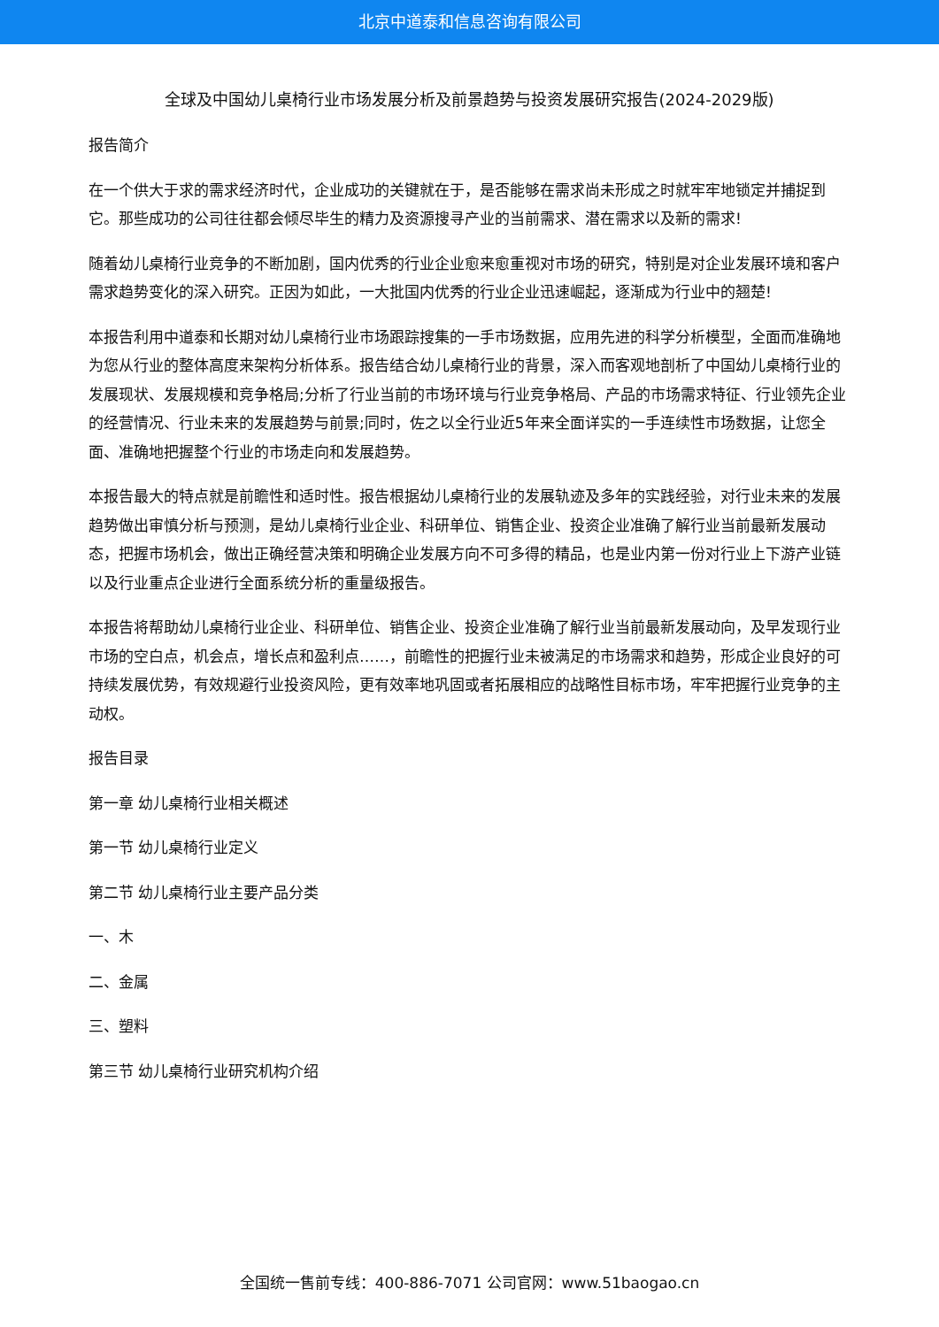北京中道泰和信息咨询有限公司
全球及中国幼儿桌椅行业市场发展分析及前景趋势与投资发展研究报告(2024-2029版)
报告简介
在一个供大于求的需求经济时代，企业成功的关键就在于，是否能够在需求尚未形成之时就牢牢地锁定并捕捉到它。那些成功的公司往往都会倾尽毕生的精力及资源搜寻产业的当前需求、潜在需求以及新的需求!
随着幼儿桌椅行业竞争的不断加剧，国内优秀的行业企业愈来愈重视对市场的研究，特别是对企业发展环境和客户需求趋势变化的深入研究。正因为如此，一大批国内优秀的行业企业迅速崛起，逐渐成为行业中的翘楚!
本报告利用中道泰和长期对幼儿桌椅行业市场跟踪搜集的一手市场数据，应用先进的科学分析模型，全面而准确地为您从行业的整体高度来架构分析体系。报告结合幼儿桌椅行业的背景，深入而客观地剖析了中国幼儿桌椅行业的发展现状、发展规模和竞争格局;分析了行业当前的市场环境与行业竞争格局、产品的市场需求特征、行业领先企业的经营情况、行业未来的发展趋势与前景;同时，佐之以全行业近5年来全面详实的一手连续性市场数据，让您全面、准确地把握整个行业的市场走向和发展趋势。
本报告最大的特点就是前瞻性和适时性。报告根据幼儿桌椅行业的发展轨迹及多年的实践经验，对行业未来的发展趋势做出审慎分析与预测，是幼儿桌椅行业企业、科研单位、销售企业、投资企业准确了解行业当前最新发展动态，把握市场机会，做出正确经营决策和明确企业发展方向不可多得的精品，也是业内第一份对行业上下游产业链以及行业重点企业进行全面系统分析的重量级报告。
本报告将帮助幼儿桌椅行业企业、科研单位、销售企业、投资企业准确了解行业当前最新发展动向，及早发现行业市场的空白点，机会点，增长点和盈利点……，前瞻性的把握行业未被满足的市场需求和趋势，形成企业良好的可持续发展优势，有效规避行业投资风险，更有效率地巩固或者拓展相应的战略性目标市场，牢牢把握行业竞争的主动权。
报告目录
第一章 幼儿桌椅行业相关概述
第一节 幼儿桌椅行业定义
第二节 幼儿桌椅行业主要产品分类
一、木
二、金属
三、塑料
第三节 幼儿桌椅行业研究机构介绍
全国统一售前专线：400-886-7071 公司官网：www.51baogao.cn